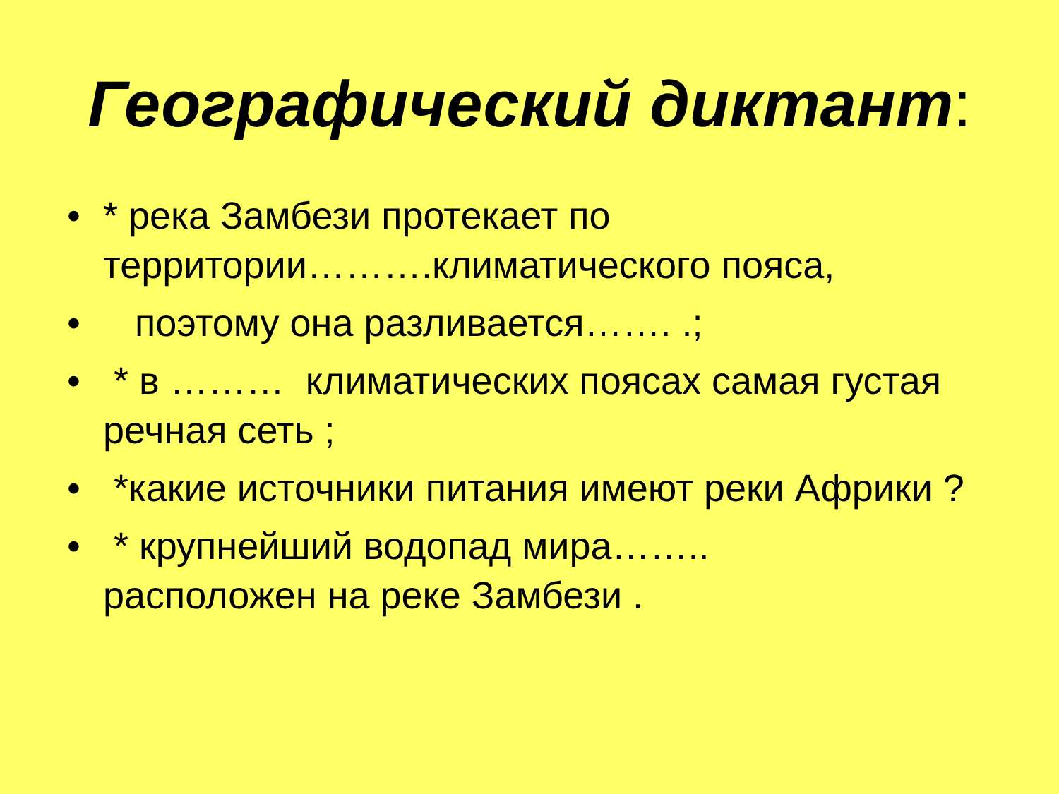Географический диктант:
• * река Замбези протекает по территории……….климатического пояса,
• поэтому она разливается……. .;
• * в ……… климатических поясах самая густая речная сеть ;
• *какие источники питания имеют реки Африки ?
• * крупнейший водопад мира……..
расположен на реке Замбези .